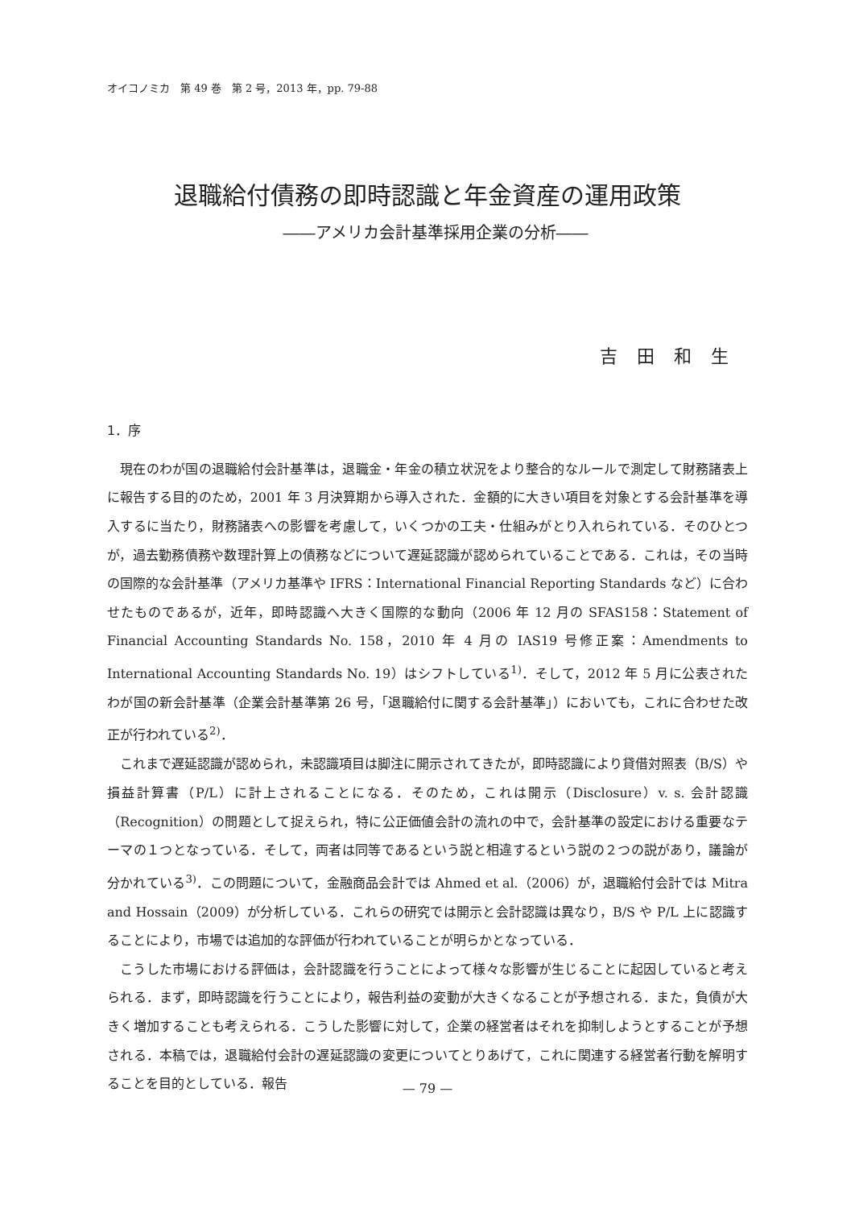オイコノミカ　第 49 巻　第 2 号，2013 年，pp. 79-88
退職給付債務の即時認識と年金資産の運用政策
――アメリカ会計基準採用企業の分析――
吉田和生
1．序
現在のわが国の退職給付会計基準は，退職金・年金の積立状況をより整合的なルールで測定して財務諸表上に報告する目的のため，2001 年 3 月決算期から導入された．金額的に大きい項目を対象とする会計基準を導入するに当たり，財務諸表への影響を考慮して，いくつかの工夫・仕組みがとり入れられている．そのひとつが，過去勤務債務や数理計算上の債務などについて遅延認識が認められていることである．これは，その当時の国際的な会計基準（アメリカ基準や IFRS：International Financial Reporting Standards など）に合わせたものであるが，近年，即時認識へ大きく国際的な動向（2006 年 12 月の SFAS158：Statement of Financial Accounting Standards No. 158，2010 年 4 月の IAS19 号修正案：Amendments to International Accounting Standards No. 19）はシフトしている<sup>1)</sup>．そして，2012 年 5 月に公表されたわが国の新会計基準（企業会計基準第 26 号，「退職給付に関する会計基準」）においても，これに合わせた改正が行われている<sup>2)</sup>．
これまで遅延認識が認められ，未認識項目は脚注に開示されてきたが，即時認識により貸借対照表（B/S）や損益計算書（P/L）に計上されることになる．そのため，これは開示（Disclosure）v. s. 会計認識（Recognition）の問題として捉えられ，特に公正価値会計の流れの中で，会計基準の設定における重要なテーマの１つとなっている．そして，両者は同等であるという説と相違するという説の２つの説があり，議論が分かれている<sup>3)</sup>．この問題について，金融商品会計では Ahmed et al.（2006）が，退職給付会計では Mitra and Hossain（2009）が分析している．これらの研究では開示と会計認識は異なり，B/S や P/L 上に認識することにより，市場では追加的な評価が行われていることが明らかとなっている．
こうした市場における評価は，会計認識を行うことによって様々な影響が生じることに起因していると考えられる．まず，即時認識を行うことにより，報告利益の変動が大きくなることが予想される．また，負債が大きく増加することも考えられる．こうした影響に対して，企業の経営者はそれを抑制しようとすることが予想される．本稿では，退職給付会計の遅延認識の変更についてとりあげて，これに関連する経営者行動を解明することを目的としている．報告
— 79 —